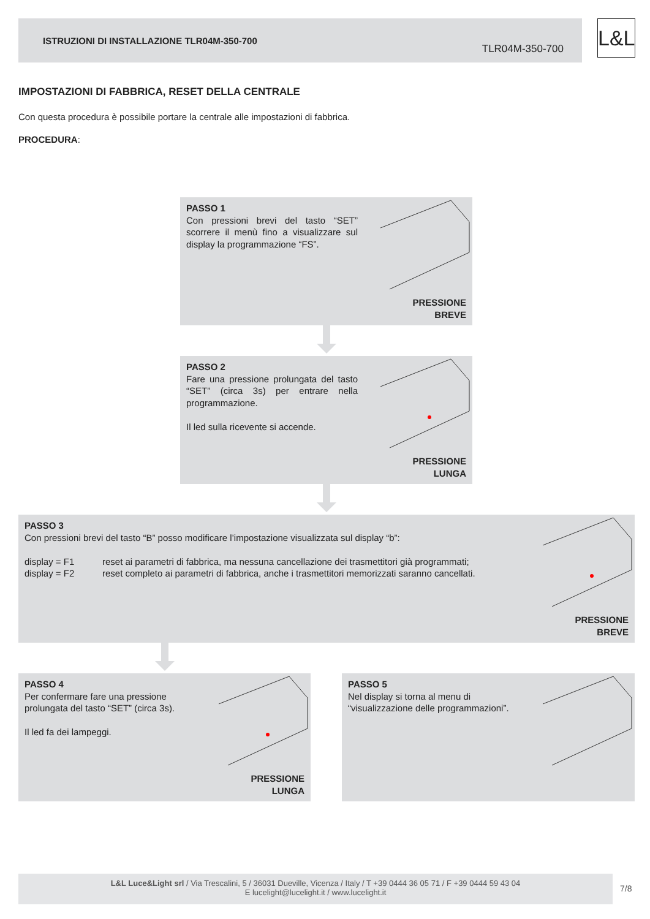ISTRUZIONI DI INSTALLAZIONE TLR04M-350-700
TLR04M-350-700
L&L
IMPOSTAZIONI DI FABBRICA, RESET DELLA CENTRALE
Con questa procedura è possibile portare la centrale alle impostazioni di fabbrica.
PROCEDURA:
PASSO 1
Con pressioni brevi del tasto “SET” scorrere il menù fino a visualizzare sul display la programmazione “FS”.
PRESSIONE
BREVE
PASSO 2
Fare una pressione prolungata del tasto “SET” (circa 3s) per entrare nella programmazione.
Il led sulla ricevente si accende.
PRESSIONE
LUNGA
PASSO 3
Con pressioni brevi del tasto “B” posso modificare l’impostazione visualizzata sul display “b”:
display = F1 reset ai parametri di fabbrica, ma nessuna cancellazione dei trasmettitori già programmati;
display = F2 reset completo ai parametri di fabbrica, anche i trasmettitori memorizzati saranno cancellati.
PRESSIONE
BREVE
PASSO 4
Per confermare fare una pressione prolungata del tasto “SET” (circa 3s).
Il led fa dei lampeggi.
PRESSIONE
LUNGA
PASSO 5
Nel display si torna al menu di “visualizzazione delle programmazioni”.
L&L Luce&Light srl / Via Trescalini, 5 / 36031 Dueville, Vicenza / Italy / T +39 0444 36 05 71 / F +39 0444 59 43 04
E lucelight@lucelight.it / www.lucelight.it
7/8